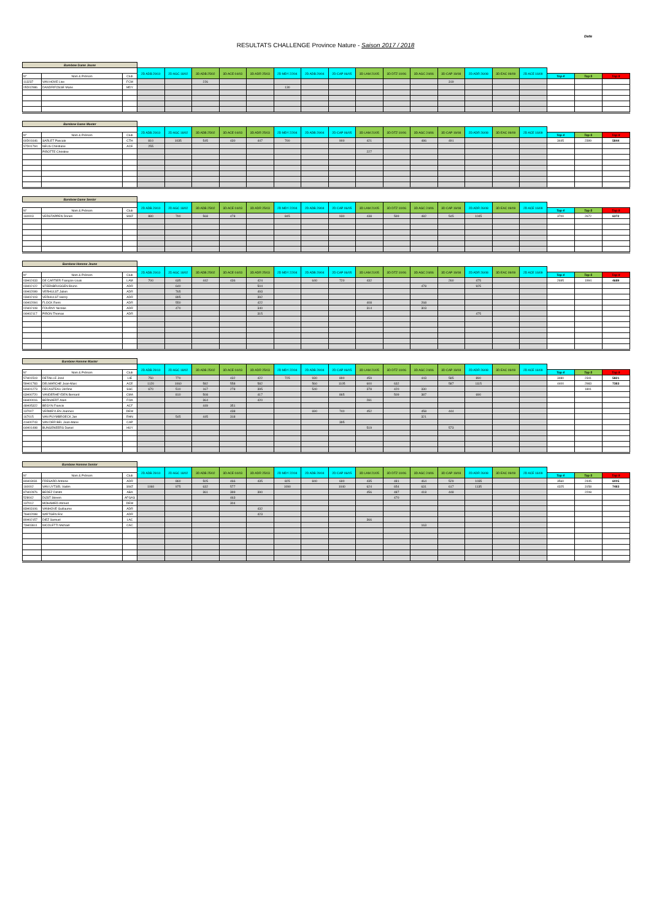Date
RESULTATS CHALLENGE Province Nature - Saison 2017 / 2018
| Barebow Dame Jeune | | | | | | | | | | | | | | | | | | | | |
| | | | 2D ADB 29/10 | 2D AGC 18/02 | 3D ADB 25/02 | 3D ACE 04/03 | 3D ADR 25/03 | 2D MDY 22/04 | 2D ADB 29/04 | 2D CAP 06/05 | 3D LAM 21/05 | 3D DTZ 10/06 | 3D AGC 24/06 | 3D CAP 19/08 | 2D ADR 26/08 | 3D EAC 09/09 | 2D ACE 16/09 | | | |
| N° | Nom & Prénom | Club | | | | | | | | | | | | | | | | Top 4 | Top 5 | Top 9 |
| 113237 | VAN HOVE Lise | FCM | | | 226 | | | | | | | | | 319 | | | | | | |
| 05D02986 | DANDRIFOSSE Marie | MDY | | | | | | 130 | | | | | | | | | | | | |
| Barebow Dame Master | | | | | | | | | | | | | | | | | | | | |
| | | | 2D ADB 29/10 | 2D AGC 18/02 | 3D ADB 25/02 | 3D ACE 04/03 | 3D ADR 25/03 | 2D MDY 22/04 | 2D ADB 29/04 | 2D CAP 06/05 | 3D LAM 21/05 | 3D DTZ 10/06 | 3D AGC 24/06 | 3D CAP 19/08 | 2D ADR 26/08 | 3D EAC 09/09 | 2D ACE 16/09 | | | |
| N° | Nom & Prénom | Club | | | | | | | | | | | | | | | | Top 4 | Top 5 | Top 9 |
| 60D01646 | SARLET Pascale | CTH | 810 | 1035 | 545 | 430 | 447 | 700 | | 900 | 421 | | 486 | 491 | | | | 3445 | 2399 | 5844 |
| 57D01794 | NEUS Christiane | ACE | 255 | | | | | | | | | | | | | | | | | |
| | PIROTTE Christine | | | | | | | | | | 227 | | | | | | | | | |
| Barebow Dame Senior | | | | | | | | | | | | | | | | | | | | |
| | | | 2D ADB 29/10 | 2D AGC 18/02 | 3D ADB 25/02 | 3D ACE 04/03 | 3D ADR 25/03 | 2D MDY 22/04 | 2D ADB 29/04 | 2D CAP 06/05 | 3D LAM 21/05 | 3D DTZ 10/06 | 3D AGC 24/06 | 3D CAP 19/08 | 2D ADR 26/08 | 3D EAC 09/09 | 2D ACE 16/09 | | | |
| N° | Nom & Prénom | Club | | | | | | | | | | | | | | | | Top 4 | Top 5 | Top 9 |
| 160003 | VERSTAPPEN Dorien | SWZ | 880 | 790 | 568 | 478 | | 845 | | 930 | 438 | 599 | 482 | 545 | 1045 | | | 3700 | 2672 | 6372 |
| Barebow Homme Jeune | | | | | | | | | | | | | | | | | | | | |
| | | | 2D ADB 29/10 | 2D AGC 18/02 | 3D ADB 25/02 | 3D ACE 04/03 | 3D ADR 25/03 | 2D MDY 22/04 | 2D ADB 29/04 | 2D CAP 06/05 | 3D LAM 21/05 | 3D DTZ 10/06 | 3D AGC 24/06 | 3D CAP 19/08 | 2D ADR 26/08 | 3D EAC 09/09 | 2D ACE 16/09 | | | |
| N° | Nom & Prénom | Club | | | | | | | | | | | | | | | | Top 4 | Top 5 | Top 9 |
| 03H02433 | DE CARTIER François-Louis | LAM | 700 | 635 | 442 | 436 | 424 | | 640 | 720 | 432 | | | 260 | 475 | | | 2695 | 1994 | 4689 |
| 03H02122 | STEENBRUGGEN Bruno | ADR | | 640 | | | 504 | | | | | | 478 | | 925 | | | | | |
| 00H02099 | VERHULST Julien | ADR | | 765 | | | 493 | | | | | | | | | | | | | |
| 03H02103 | VERHULST Henry | ADR | | 895 | | | 392 | | | | | | | | | | | | | |
| 04H02094 | FLOCK Remi | ADR | | 550 | | | 422 | | | | 408 | | 268 | | | | | | | |
| 02H02108 | FOURNY Nicolas | ADR | | 470 | | | 340 | | | | 314 | | 303 | | | | | | | |
| 04H02117 | PIRON Thomas | ADR | | | | | 315 | | | | | | | | 475 | | | | | |
| Barebow Homme Master | | | | | | | | | | | | | | | | | | | | |
| | | | 2D ADB 29/10 | 2D AGC 18/02 | 3D ADB 25/02 | 3D ACE 04/03 | 3D ADR 25/03 | 2D MDY 22/04 | 2D ADB 29/04 | 2D CAP 06/05 | 3D LAM 21/05 | 3D DTZ 10/06 | 3D AGC 24/06 | 3D CAP 19/08 | 2D ADR 26/08 | 3D EAC 09/09 | 2D ACE 16/09 | | | |
| N° | Nom & Prénom | Club | | | | | | | | | | | | | | | | Top 4 | Top 5 | Top 9 |
| 57H01519 | DETAILLE José | LIE | 750 | 770 | | 432 | 422 | 725 | 930 | 890 | 459 | | 443 | 585 | 890 | | | 3480 | 2341 | 5821 |
| 59H01783 | DELMARCHE Jean-Marc | ACE | 1120 | 1060 | 582 | 558 | 582 | | 560 | 1105 | 600 | 632 | | 587 | 1115 | | | 4400 | 2983 | 7383 |
| 64H01273 | DECASTEAU Jérôme | SSC | 670 | 510 | 167 | 278 | 395 | | 540 | | 378 | 420 | 330 | | | | | | 1801 | |
| 63H00720 | VANDERHEYDEN Bernard | CMA | | 810 | 508 | | 417 | | | 865 | | 509 | 387 | | 690 | | | | | |
| 66H00016 | BERNAERT Alain | FOA | | | 364 | | 420 | | | | 281 | | | | | | | | | |
| 48H05322 | BEGYN Francis | ACF | | | 449 | 351 | | | | | | | | | | | | | | |
| 137007 | VERMEYLEN Joannes | DEW | | | | 438 | | | 690 | 740 | 452 | | 458 | 444 | | | | | | |
| 167015 | VAN PUYMBROECK Jan | RHN | | 545 | 445 | 318 | | | | | | | 321 | | | | | | | |
| 41H00743 | VAN DER BEL Jean-Marie | CAP | | | | | | | | 395 | | | | | | | | | | |
| 64H01498 | BUNGENEERS Daniel | HUY | | | | | | | | | 519 | | | 573 | | | | | | |
| Barebow Homme Senior | | | | | | | | | | | | | | | | | | | | |
| | | | 2D ADB 29/10 | 2D AGC 18/02 | 3D ADB 25/02 | 3D ACE 04/03 | 3D ADR 25/03 | 2D MDY 22/04 | 2D ADB 29/04 | 2D CAP 06/05 | 3D LAM 21/05 | 3D DTZ 10/06 | 3D AGC 24/06 | 3D CAP 19/08 | 2D ADR 26/08 | 3D EAC 09/09 | 2D ACE 16/09 | | | |
| N° | Nom & Prénom | Club | | | | | | | | | | | | | | | | Top 4 | Top 5 | Top 9 |
| 84H03031 | FRESARD Antoine | ADR | | 860 | 505 | 466 | 435 | 825 | 840 | 690 | 435 | 481 | 464 | 529 | 1035 | | | 3560 | 2445 | 6005 |
| 160002 | VAN UYTSEL Vadim | SWZ | 1060 | 975 | 632 | 577 | | 1090 | | 1040 | 624 | 654 | 631 | 617 | 1135 | | | 4325 | 3158 | 7483 |
| 87H02876 | BEDEZ Dimitri | ABA | | | 361 | 399 | 390 | | | | 456 | 487 | 418 | 448 | | | | | 2208 | |
| 528042 | DIJST Steven | AFGAS | | | | 463 | | | | | | 470 | | | | | | | | |
| 137012 | MOHAMED Ahmed | DEW | | | | 304 | | | | | | | | | | | | | | |
| 83H03106 | VANHOVE Guillaume | ADR | | | | | 432 | | | | | | | | | | | | | |
| 76H02098 | WIRTGEN Eric | ADR | | | | | 423 | | | | | | | | | | | | | |
| 80H02157 | DIEZ Samuel | LAC | | | | | | | | | 366 | | | | | | | | | |
| 73H03611 | NICOLETTI Michaël | CAC | | | | | | | | | | | 163 | | | | | | | |